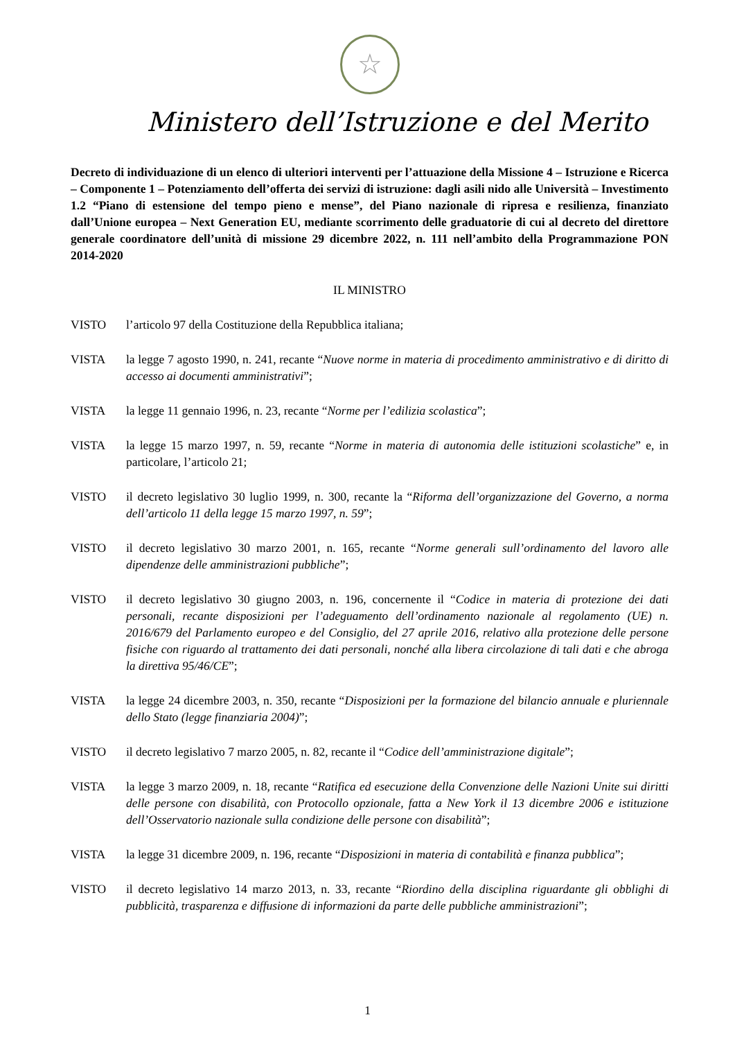☆
Ministero dell’Istruzione e del Merito
Decreto di individuazione di un elenco di ulteriori interventi per l’attuazione della Missione 4 – Istruzione e Ricerca – Componente 1 – Potenziamento dell’offerta dei servizi di istruzione: dagli asili nido alle Università – Investimento 1.2 “Piano di estensione del tempo pieno e mense”, del Piano nazionale di ripresa e resilienza, finanziato dall’Unione europea – Next Generation EU, mediante scorrimento delle graduatorie di cui al decreto del direttore generale coordinatore dell’unità di missione 29 dicembre 2022, n. 111 nell’ambito della Programmazione PON 2014-2020
IL MINISTRO
VISTO l’articolo 97 della Costituzione della Repubblica italiana;
VISTA la legge 7 agosto 1990, n. 241, recante “Nuove norme in materia di procedimento amministrativo e di diritto di accesso ai documenti amministrativi”;
VISTA la legge 11 gennaio 1996, n. 23, recante “Norme per l’edilizia scolastica”;
VISTA la legge 15 marzo 1997, n. 59, recante “Norme in materia di autonomia delle istituzioni scolastiche” e, in particolare, l’articolo 21;
VISTO il decreto legislativo 30 luglio 1999, n. 300, recante la “Riforma dell’organizzazione del Governo, a norma dell’articolo 11 della legge 15 marzo 1997, n. 59”;
VISTO il decreto legislativo 30 marzo 2001, n. 165, recante “Norme generali sull’ordinamento del lavoro alle dipendenze delle amministrazioni pubbliche”;
VISTO il decreto legislativo 30 giugno 2003, n. 196, concernente il “Codice in materia di protezione dei dati personali, recante disposizioni per l’adeguamento dell’ordinamento nazionale al regolamento (UE) n. 2016/679 del Parlamento europeo e del Consiglio, del 27 aprile 2016, relativo alla protezione delle persone fisiche con riguardo al trattamento dei dati personali, nonché alla libera circolazione di tali dati e che abroga la direttiva 95/46/CE”;
VISTA la legge 24 dicembre 2003, n. 350, recante “Disposizioni per la formazione del bilancio annuale e pluriennale dello Stato (legge finanziaria 2004)”;
VISTO il decreto legislativo 7 marzo 2005, n. 82, recante il “Codice dell’amministrazione digitale”;
VISTA la legge 3 marzo 2009, n. 18, recante “Ratifica ed esecuzione della Convenzione delle Nazioni Unite sui diritti delle persone con disabilità, con Protocollo opzionale, fatta a New York il 13 dicembre 2006 e istituzione dell’Osservatorio nazionale sulla condizione delle persone con disabilità”;
VISTA la legge 31 dicembre 2009, n. 196, recante “Disposizioni in materia di contabilità e finanza pubblica”;
VISTO il decreto legislativo 14 marzo 2013, n. 33, recante “Riordino della disciplina riguardante gli obblighi di pubblicità, trasparenza e diffusione di informazioni da parte delle pubbliche amministrazioni”;
1